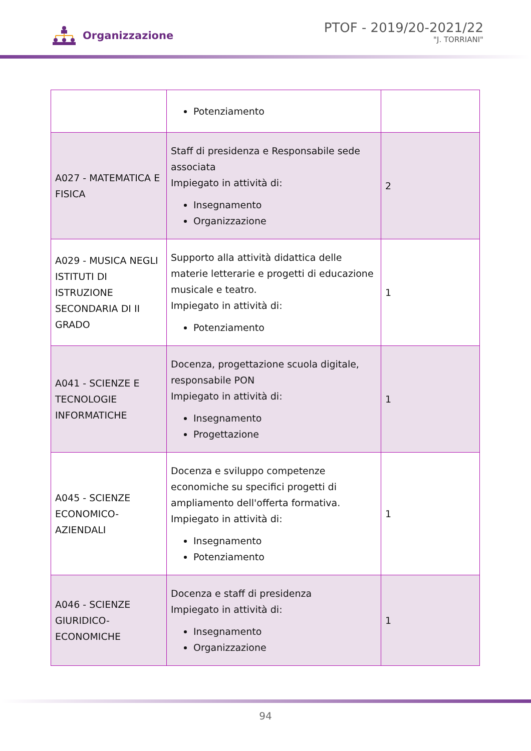Organizzazione
PTOF - 2019/20-2021/22
"J. TORRIANI"
| | Potenziamento | |
| A027 - MATEMATICA E FISICA | Staff di presidenza e Responsabile sede associata Impiegato in attività di: Insegnamento Organizzazione | 2 |
| A029 - MUSICA NEGLI ISTITUTI DI ISTRUZIONE SECONDARIA DI II GRADO | Supporto alla attività didattica delle materie letterarie e progetti di educazione musicale e teatro. Impiegato in attività di: Potenziamento | 1 |
| A041 - SCIENZE E TECNOLOGIE INFORMATICHE | Docenza, progettazione scuola digitale, responsabile PON Impiegato in attività di: Insegnamento Progettazione | 1 |
| A045 - SCIENZE ECONOMICO-AZIENDALI | Docenza e sviluppo competenze economiche su specifici progetti di ampliamento dell'offerta formativa. Impiegato in attività di: Insegnamento Potenziamento | 1 |
| A046 - SCIENZE GIURIDICO-ECONOMICHE | Docenza e staff di presidenza Impiegato in attività di: Insegnamento Organizzazione | 1 |
94